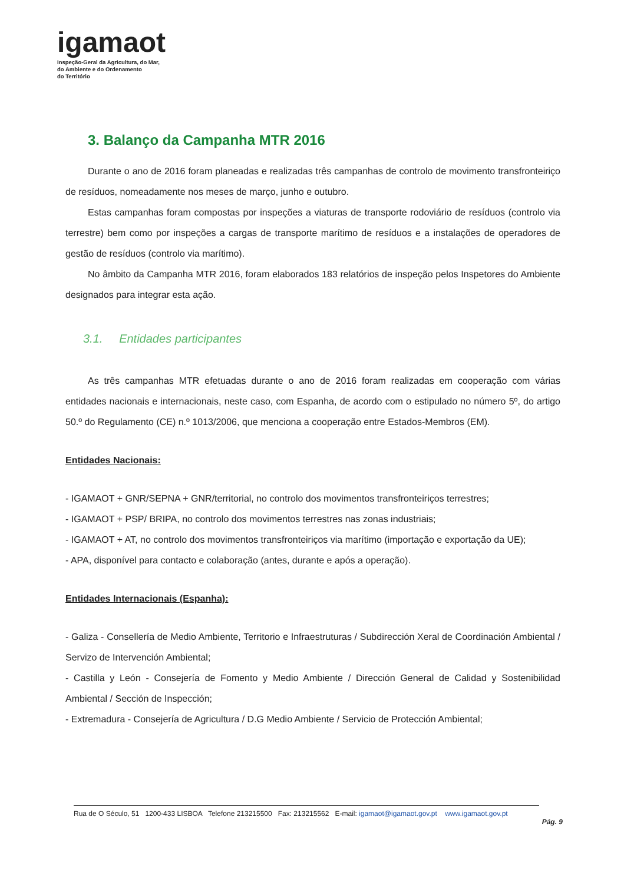igamaot
Inspeção-Geral da Agricultura, do Mar,
do Ambiente e do Ordenamento
do Território
3. Balanço da Campanha MTR 2016
Durante o ano de 2016 foram planeadas e realizadas três campanhas de controlo de movimento transfronteiriço de resíduos, nomeadamente nos meses de março, junho e outubro.
Estas campanhas foram compostas por inspeções a viaturas de transporte rodoviário de resíduos (controlo via terrestre) bem como por inspeções a cargas de transporte marítimo de resíduos e a instalações de operadores de gestão de resíduos (controlo via marítimo).
No âmbito da Campanha MTR 2016, foram elaborados 183 relatórios de inspeção pelos Inspetores do Ambiente designados para integrar esta ação.
3.1. Entidades participantes
As três campanhas MTR efetuadas durante o ano de 2016 foram realizadas em cooperação com várias entidades nacionais e internacionais, neste caso, com Espanha, de acordo com o estipulado no número 5º, do artigo 50.º do Regulamento (CE) n.º 1013/2006, que menciona a cooperação entre Estados-Membros (EM).
Entidades Nacionais:
- IGAMAOT + GNR/SEPNA + GNR/territorial, no controlo dos movimentos transfronteiriços terrestres;
- IGAMAOT + PSP/ BRIPA, no controlo dos movimentos terrestres nas zonas industriais;
- IGAMAOT + AT, no controlo dos movimentos transfronteiriços via marítimo (importação e exportação da UE);
- APA, disponível para contacto e colaboração (antes, durante e após a operação).
Entidades Internacionais (Espanha):
- Galiza - Consellería de Medio Ambiente, Territorio e Infraestruturas / Subdirección Xeral de Coordinación Ambiental / Servizo de Intervención Ambiental;
- Castilla y León - Consejería de Fomento y Medio Ambiente / Dirección General de Calidad y Sostenibilidad Ambiental / Sección de Inspección;
- Extremadura - Consejería de Agricultura / D.G Medio Ambiente / Servicio de Protección Ambiental;
Rua de O Século, 51 1200-433 LISBOA Telefone 213215500 Fax: 213215562 E-mail: igamaot@igamaot.gov.pt www.igamaot.gov.pt
Pág. 9